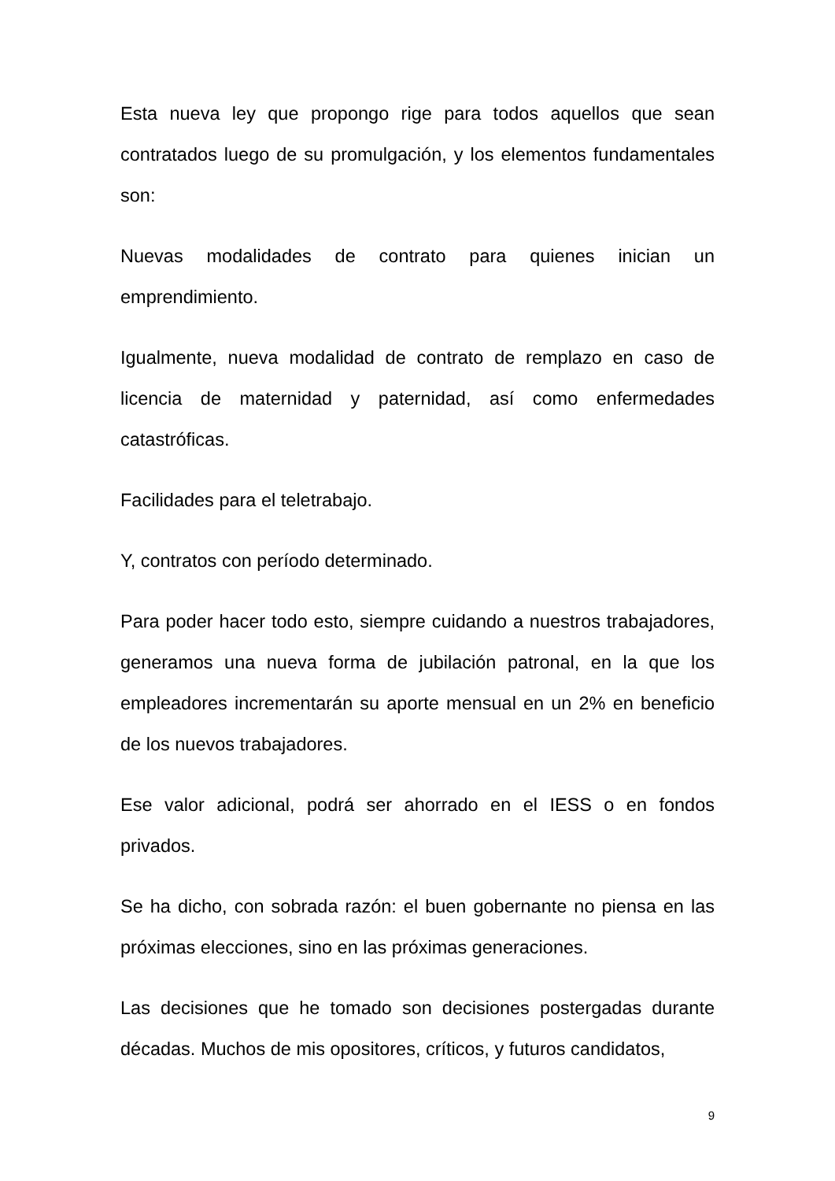Esta nueva ley que propongo rige para todos aquellos que sean contratados luego de su promulgación, y los elementos fundamentales son:
Nuevas modalidades de contrato para quienes inician un emprendimiento.
Igualmente, nueva modalidad de contrato de remplazo en caso de licencia de maternidad y paternidad, así como enfermedades catastróficas.
Facilidades para el teletrabajo.
Y, contratos con período determinado.
Para poder hacer todo esto, siempre cuidando a nuestros trabajadores, generamos una nueva forma de jubilación patronal, en la que los empleadores incrementarán su aporte mensual en un 2% en beneficio de los nuevos trabajadores.
Ese valor adicional, podrá ser ahorrado en el IESS o en fondos privados.
Se ha dicho, con sobrada razón: el buen gobernante no piensa en las próximas elecciones, sino en las próximas generaciones.
Las decisiones que he tomado son decisiones postergadas durante décadas. Muchos de mis opositores, críticos, y futuros candidatos,
9